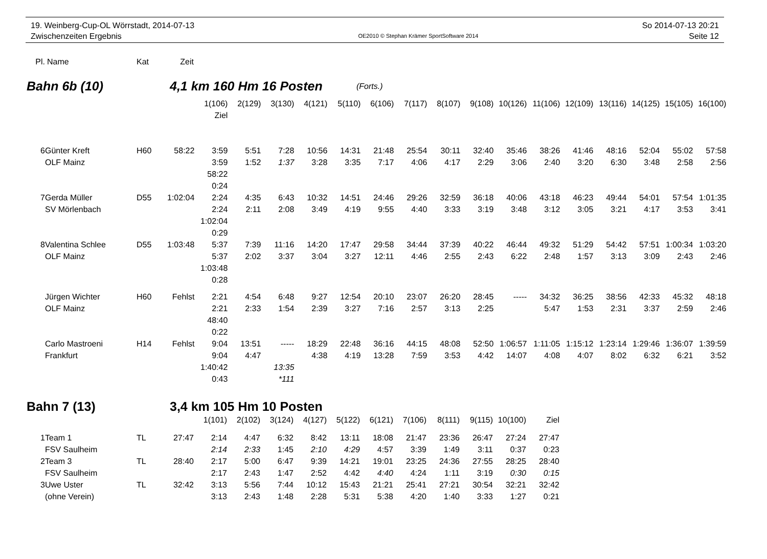19. Weinberg-Cup-OL Wörrstadt, 2014-07-13
Zwischenzeiten Ergebnis
OE2010 © Stephan Krämer SportSoftware 2014
So 2014-07-13 20:21
Seite 12
| Pl. | Name | Kat | Zeit |
| --- | --- | --- | --- |
Bahn 6b (10) 4,1 km 160 Hm 16 Posten (Forts.)
| | | | | 1(106) | 2(129) | 3(130) | 4(121) | 5(110) | 6(106) | 7(117) | 8(107) | 9(108) | 10(126) | 11(106) | 12(109) | 13(116) | 14(125) | 15(105) | 16(100) |
| | | | | Ziel | | | | | | | | | | | | | | | |
| 6 | Günter Kreft | H60 | 58:22 | 3:59 | 5:51 | 7:28 | 10:56 | 14:31 | 21:48 | 25:54 | 30:11 | 32:40 | 35:46 | 38:26 | 41:46 | 48:16 | 52:04 | 55:02 | 57:58 |
| | OLF Mainz | | | 3:59 | 1:52 | 1:37 | 3:28 | 3:35 | 7:17 | 4:06 | 4:17 | 2:29 | 3:06 | 2:40 | 3:20 | 6:30 | 3:48 | 2:58 | 2:56 |
| | | | | 58:22 | | | | | | | | | | | | | | | |
| | | | | 0:24 | | | | | | | | | | | | | | | |
| 7 | Gerda Müller | D55 | 1:02:04 | 2:24 | 4:35 | 6:43 | 10:32 | 14:51 | 24:46 | 29:26 | 32:59 | 36:18 | 40:06 | 43:18 | 46:23 | 49:44 | 54:01 | 57:54 | 1:01:35 |
| | SV Mörlenbach | | | 2:24 | 2:11 | 2:08 | 3:49 | 4:19 | 9:55 | 4:40 | 3:33 | 3:19 | 3:48 | 3:12 | 3:05 | 3:21 | 4:17 | 3:53 | 3:41 |
| | | | | 1:02:04 | | | | | | | | | | | | | | | |
| | | | | 0:29 | | | | | | | | | | | | | | | |
| 8 | Valentina Schlee | D55 | 1:03:48 | 5:37 | 7:39 | 11:16 | 14:20 | 17:47 | 29:58 | 34:44 | 37:39 | 40:22 | 46:44 | 49:32 | 51:29 | 54:42 | 57:51 | 1:00:34 | 1:03:20 |
| | OLF Mainz | | | 5:37 | 2:02 | 3:37 | 3:04 | 3:27 | 12:11 | 4:46 | 2:55 | 2:43 | 6:22 | 2:48 | 1:57 | 3:13 | 3:09 | 2:43 | 2:46 |
| | | | | 1:03:48 | | | | | | | | | | | | | | | |
| | | | | 0:28 | | | | | | | | | | | | | | | |
| | Jürgen Wichter | H60 | Fehlst | 2:21 | 4:54 | 6:48 | 9:27 | 12:54 | 20:10 | 23:07 | 26:20 | 28:45 | ----- | 34:32 | 36:25 | 38:56 | 42:33 | 45:32 | 48:18 |
| | OLF Mainz | | | 2:21 | 2:33 | 1:54 | 2:39 | 3:27 | 7:16 | 2:57 | 3:13 | 2:25 | | 5:47 | 1:53 | 2:31 | 3:37 | 2:59 | 2:46 |
| | | | | 48:40 | | | | | | | | | | | | | | | |
| | | | | 0:22 | | | | | | | | | | | | | | | |
| | Carlo Mastroeni | H14 | Fehlst | 9:04 | 13:51 | ----- | 18:29 | 22:48 | 36:16 | 44:15 | 48:08 | 52:50 | 1:06:57 | 1:11:05 | 1:15:12 | 1:23:14 | 1:29:46 | 1:36:07 | 1:39:59 |
| | Frankfurt | | | 9:04 | 4:47 | | 4:38 | 4:19 | 13:28 | 7:59 | 3:53 | 4:42 | 14:07 | 4:08 | 4:07 | 8:02 | 6:32 | 6:21 | 3:52 |
| | | | | 1:40:42 | | 13:35 | | | | | | | | | | | | | |
| | | | | 0:43 | | *111 | | | | | | | | | | | | | |
Bahn 7 (13) 3,4 km 105 Hm 10 Posten
| | | | | 1(101) | 2(102) | 3(124) | 4(127) | 5(122) | 6(121) | 7(106) | 8(111) | 9(115) | 10(100) | Ziel |
| 1 | Team 1 | TL | 27:47 | 2:14 | 4:47 | 6:32 | 8:42 | 13:11 | 18:08 | 21:47 | 23:36 | 26:47 | 27:24 | 27:47 |
| | FSV Saulheim | | | 2:14 | 2:33 | 1:45 | 2:10 | 4:29 | 4:57 | 3:39 | 1:49 | 3:11 | 0:37 | 0:23 |
| 2 | Team 3 | TL | 28:40 | 2:17 | 5:00 | 6:47 | 9:39 | 14:21 | 19:01 | 23:25 | 24:36 | 27:55 | 28:25 | 28:40 |
| | FSV Saulheim | | | 2:17 | 2:43 | 1:47 | 2:52 | 4:42 | 4:40 | 4:24 | 1:11 | 3:19 | 0:30 | 0:15 |
| 3 | Uwe Uster | TL | 32:42 | 3:13 | 5:56 | 7:44 | 10:12 | 15:43 | 21:21 | 25:41 | 27:21 | 30:54 | 32:21 | 32:42 |
| | (ohne Verein) | | | 3:13 | 2:43 | 1:48 | 2:28 | 5:31 | 5:38 | 4:20 | 1:40 | 3:33 | 1:27 | 0:21 |